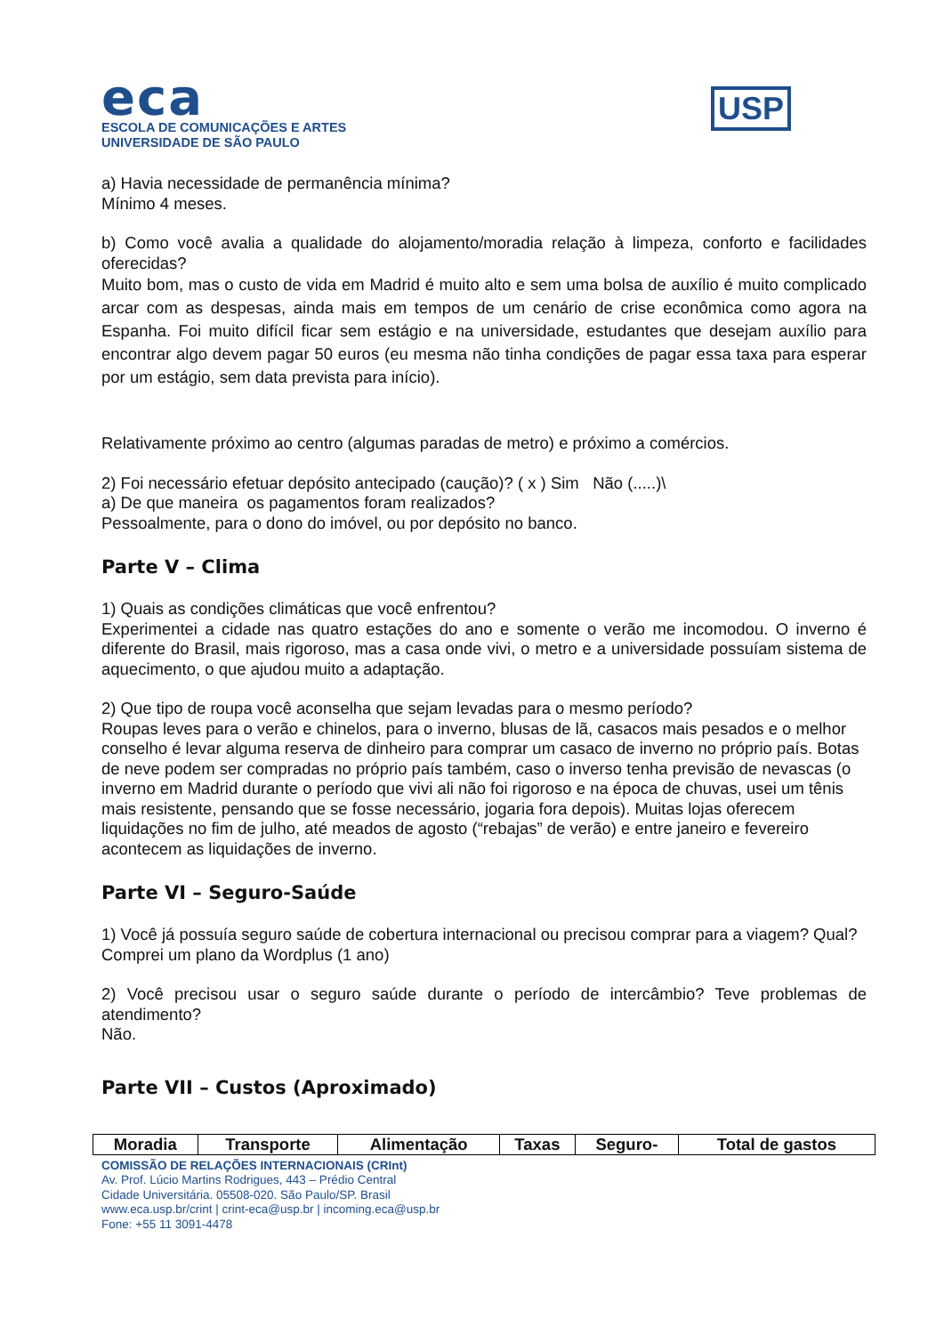eca
ESCOLA DE COMUNICAÇÕES E ARTES
UNIVERSIDADE DE SÃO PAULO
USP
a) Havia necessidade de permanência mínima?
Mínimo 4 meses.
b) Como você avalia a qualidade do alojamento/moradia relação à limpeza, conforto e facilidades oferecidas?
Muito bom, mas o custo de vida em Madrid é muito alto e sem uma bolsa de auxílio é muito complicado arcar com as despesas, ainda mais em tempos de um cenário de crise econômica como agora na Espanha. Foi muito difícil ficar sem estágio e na universidade, estudantes que desejam auxílio para encontrar algo devem pagar 50 euros (eu mesma não tinha condições de pagar essa taxa para esperar por um estágio, sem data prevista para início).
Relativamente próximo ao centro (algumas paradas de metro) e próximo a comércios.
2) Foi necessário efetuar depósito antecipado (caução)? ( x ) Sim Não (.....)\
a) De que maneira os pagamentos foram realizados?
Pessoalmente, para o dono do imóvel, ou por depósito no banco.
Parte V – Clima
1) Quais as condições climáticas que você enfrentou?
Experimentei a cidade nas quatro estações do ano e somente o verão me incomodou. O inverno é diferente do Brasil, mais rigoroso, mas a casa onde vivi, o metro e a universidade possuíam sistema de aquecimento, o que ajudou muito a adaptação.
2) Que tipo de roupa você aconselha que sejam levadas para o mesmo período?
Roupas leves para o verão e chinelos, para o inverno, blusas de lã, casacos mais pesados e o melhor conselho é levar alguma reserva de dinheiro para comprar um casaco de inverno no próprio país. Botas de neve podem ser compradas no próprio país também, caso o inverso tenha previsão de nevascas (o inverno em Madrid durante o período que vivi ali não foi rigoroso e na época de chuvas, usei um tênis mais resistente, pensando que se fosse necessário, jogaria fora depois). Muitas lojas oferecem liquidações no fim de julho, até meados de agosto (“rebajas” de verão) e entre janeiro e fevereiro acontecem as liquidações de inverno.
Parte VI – Seguro-Saúde
1) Você já possuía seguro saúde de cobertura internacional ou precisou comprar para a viagem? Qual?
Comprei um plano da Wordplus (1 ano)
2) Você precisou usar o seguro saúde durante o período de intercâmbio? Teve problemas de atendimento?
Não.
Parte VII – Custos (Aproximado)
| Moradia | Transporte | Alimentação | Taxas | Seguro- | Total de gastos |
| --- | --- | --- | --- | --- | --- |
COMISSÃO DE RELAÇÕES INTERNACIONAIS (CRInt)
Av. Prof. Lúcio Martins Rodrigues, 443 – Prédio Central
Cidade Universitária. 05508-020. São Paulo/SP. Brasil
www.eca.usp.br/crint | crint-eca@usp.br | incoming.eca@usp.br
Fone: +55 11 3091-4478